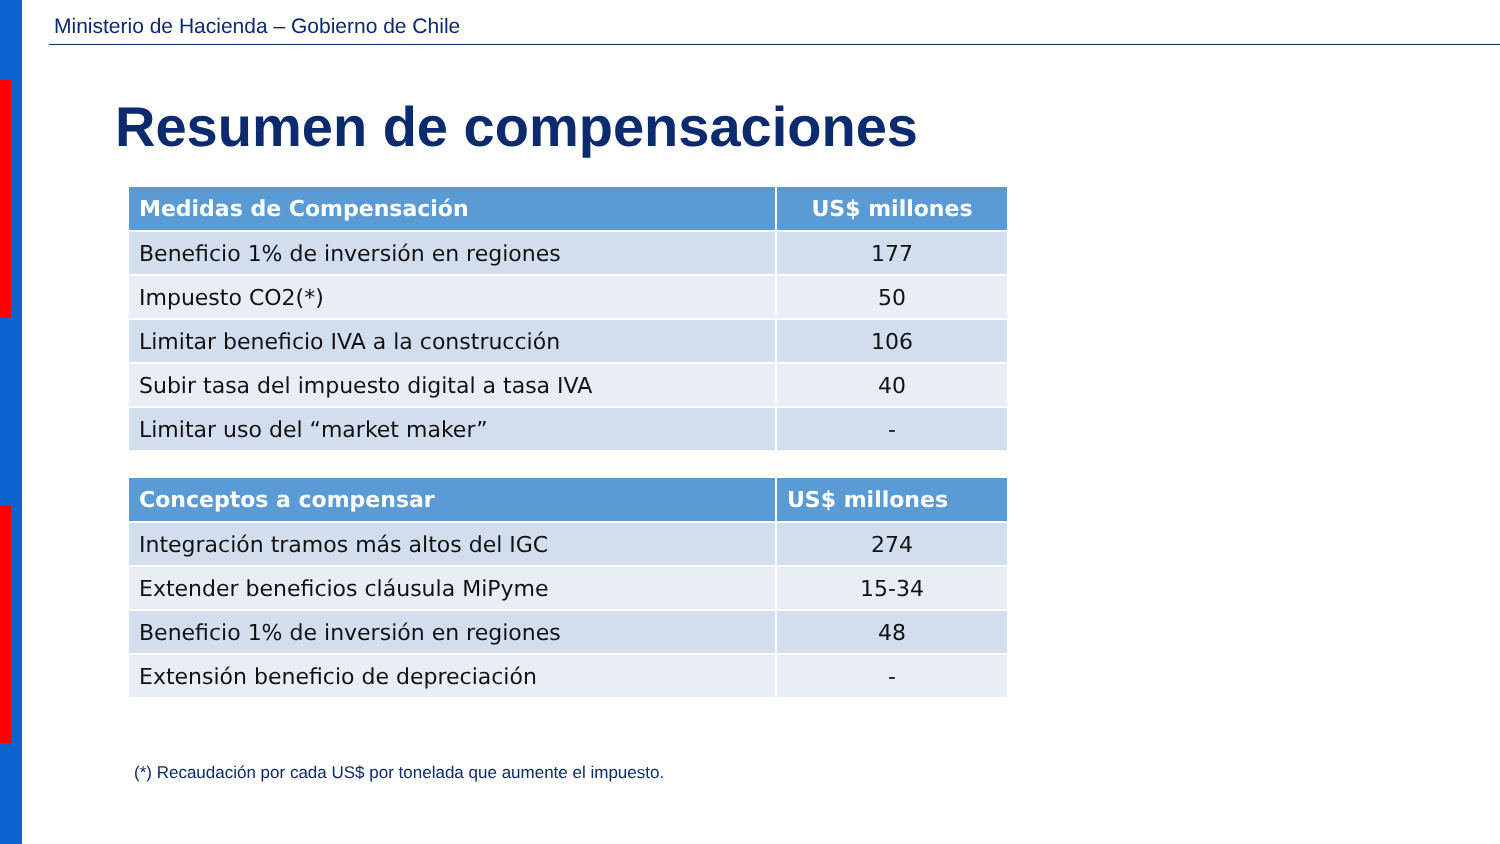Ministerio de Hacienda – Gobierno de Chile
Resumen de compensaciones
| Medidas de Compensación | US$ millones |
| --- | --- |
| Beneficio 1% de inversión en regiones | 177 |
| Impuesto CO2(*) | 50 |
| Limitar beneficio IVA a la construcción | 106 |
| Subir tasa del impuesto digital a tasa IVA | 40 |
| Limitar uso del “market maker” | - |
| Conceptos a compensar | US$ millones |
| --- | --- |
| Integración tramos más altos del IGC | 274 |
| Extender beneficios cláusula MiPyme | 15-34 |
| Beneficio 1% de inversión en regiones | 48 |
| Extensión beneficio de depreciación | - |
(*) Recaudación por cada US$ por tonelada que aumente el impuesto.